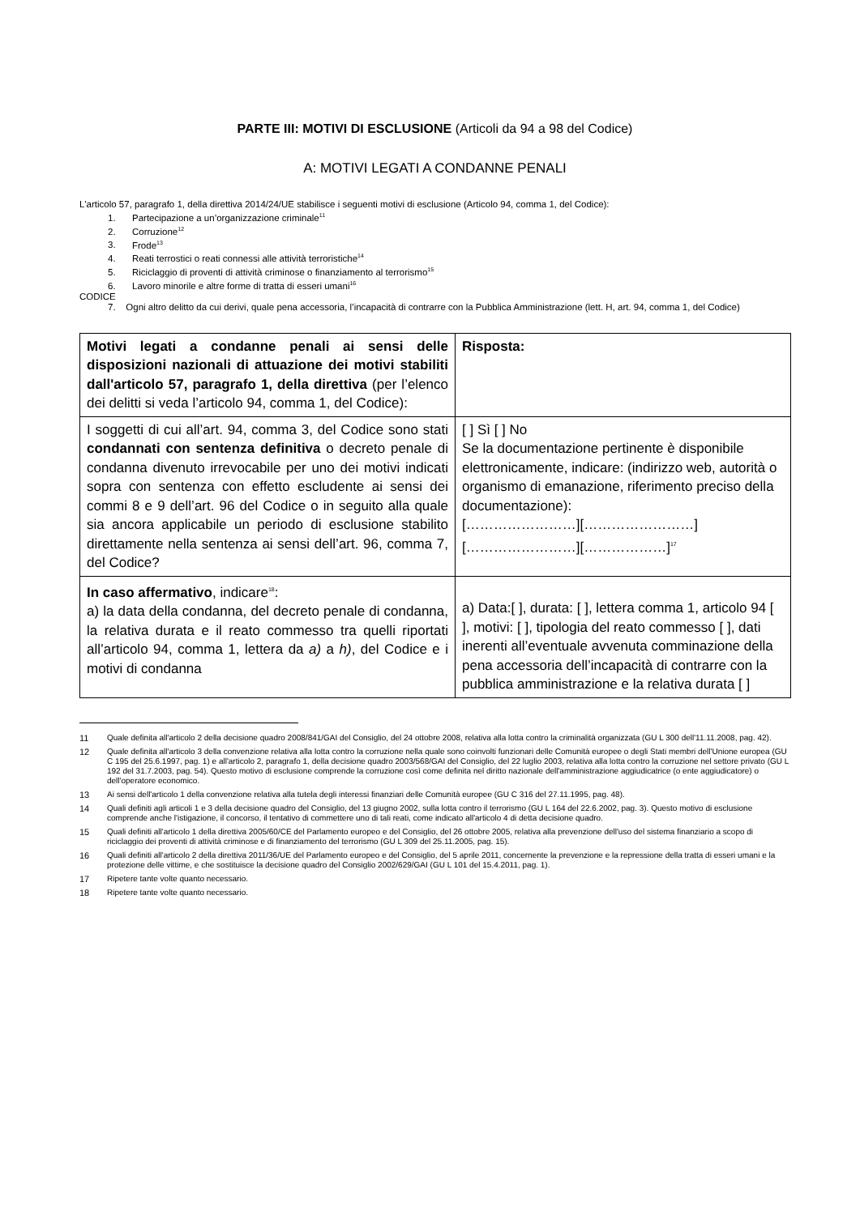PARTE III: MOTIVI DI ESCLUSIONE (Articoli da 94 a 98 del Codice)
A: MOTIVI LEGATI A CONDANNE PENALI
L'articolo 57, paragrafo 1, della direttiva 2014/24/UE stabilisce i seguenti motivi di esclusione (Articolo 94, comma 1, del Codice):
1. Partecipazione a un’organizzazione criminale<sup>11</sup>
2. Corruzione<sup>12</sup>
3. Frode<sup>13</sup>
4. Reati terrostici o reati connessi alle attività terroristiche<sup>14</sup>
5. Riciclaggio di proventi di attività criminose o finanziamento al terrorismo<sup>15</sup>
6. Lavoro minorile e altre forme di tratta di esseri umani<sup>16</sup>
CODICE
7. Ogni altro delitto da cui derivi, quale pena accessoria, l’incapacità di contrarre con la Pubblica Amministrazione (lett. H, art. 94, comma 1, del Codice)
| Motivi legati a condanne penali ai sensi delle disposizioni nazionali di attuazione dei motivi stabiliti dall'articolo 57, paragrafo 1, della direttiva (per l’elenco dei delitti si veda l’articolo 94, comma 1, del Codice): | Risposta: |
| I soggetti di cui all’art. 94, comma 3, del Codice sono stati condannati con sentenza definitiva o decreto penale di condanna divenuto irrevocabile per uno dei motivi indicati sopra con sentenza con effetto escludente ai sensi dei commi 8 e 9 dell’art. 96 del Codice o in seguito alla quale sia ancora applicabile un periodo di esclusione stabilito direttamente nella sentenza ai sensi dell’art. 96, comma 7, del Codice? | [ ] Sì [ ] No Se la documentazione pertinente è disponibile elettronicamente, indicare: (indirizzo web, autorità o organismo di emanazione, riferimento preciso della documentazione): [……………………][……………………][……………………][………………]<sup>17</sup> |
| In caso affermativo , indicare<sup>18</sup>: a) la data della condanna, del decreto penale di condanna, la relativa durata e il reato commesso tra quelli riportati all’articolo 94, comma 1, lettera da a) a h) , del Codice e i motivi di condanna | a) Data:[ ], durata: [ ], lettera comma 1, articolo 94 [ ], motivi: [ ], tipologia del reato commesso [ ], dati inerenti all’eventuale avvenuta comminazione della pena accessoria dell’incapacità di contrarre con la pubblica amministrazione e la relativa durata [ ] |
11 Quale definita all'articolo 2 della decisione quadro 2008/841/GAI del Consiglio, del 24 ottobre 2008, relativa alla lotta contro la criminalità organizzata (GU L 300 dell'11.11.2008, pag. 42).
12 Quale definita all'articolo 3 della convenzione relativa alla lotta contro la corruzione nella quale sono coinvolti funzionari delle Comunità europee o degli Stati membri dell'Unione europea (GU C 195 del 25.6.1997, pag. 1) e all'articolo 2, paragrafo 1, della decisione quadro 2003/568/GAI del Consiglio, del 22 luglio 2003, relativa alla lotta contro la corruzione nel settore privato (GU L 192 del 31.7.2003, pag. 54). Questo motivo di esclusione comprende la corruzione così come definita nel diritto nazionale dell'amministrazione aggiudicatrice (o ente aggiudicatore) o dell'operatore economico.
13 Ai sensi dell'articolo 1 della convenzione relativa alla tutela degli interessi finanziari delle Comunità europee (GU C 316 del 27.11.1995, pag. 48).
14 Quali definiti agli articoli 1 e 3 della decisione quadro del Consiglio, del 13 giugno 2002, sulla lotta contro il terrorismo (GU L 164 del 22.6.2002, pag. 3). Questo motivo di esclusione comprende anche l'istigazione, il concorso, il tentativo di commettere uno di tali reati, come indicato all'articolo 4 di detta decisione quadro.
15 Quali definiti all'articolo 1 della direttiva 2005/60/CE del Parlamento europeo e del Consiglio, del 26 ottobre 2005, relativa alla prevenzione dell'uso del sistema finanziario a scopo di riciclaggio dei proventi di attività criminose e di finanziamento del terrorismo (GU L 309 del 25.11.2005, pag. 15).
16 Quali definiti all'articolo 2 della direttiva 2011/36/UE del Parlamento europeo e del Consiglio, del 5 aprile 2011, concernente la prevenzione e la repressione della tratta di esseri umani e la protezione delle vittime, e che sostituisce la decisione quadro del Consiglio 2002/629/GAI (GU L 101 del 15.4.2011, pag. 1).
17 Ripetere tante volte quanto necessario.
18 Ripetere tante volte quanto necessario.